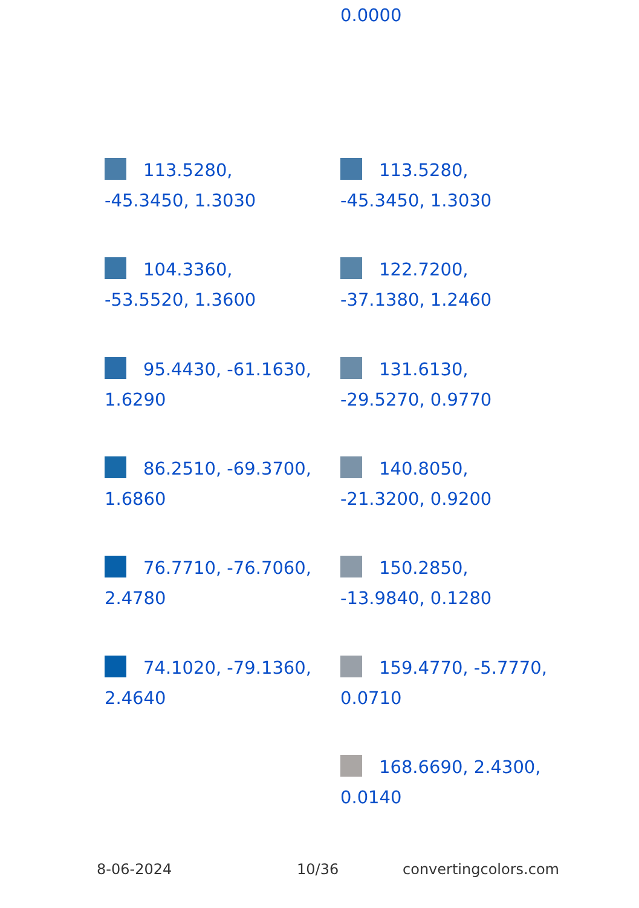0.0000
113.5280,
-45.3450, 1.3030
113.5280,
-45.3450, 1.3030
104.3360,
-53.5520, 1.3600
122.7200,
-37.1380, 1.2460
95.4430, -61.1630,
1.6290
131.6130,
-29.5270, 0.9770
86.2510, -69.3700,
1.6860
140.8050,
-21.3200, 0.9200
76.7710, -76.7060,
2.4780
150.2850,
-13.9840, 0.1280
74.1020, -79.1360,
2.4640
159.4770, -5.7770,
0.0710
168.6690, 2.4300,
0.0140
8-06-2024 10/36 convertingcolors.com